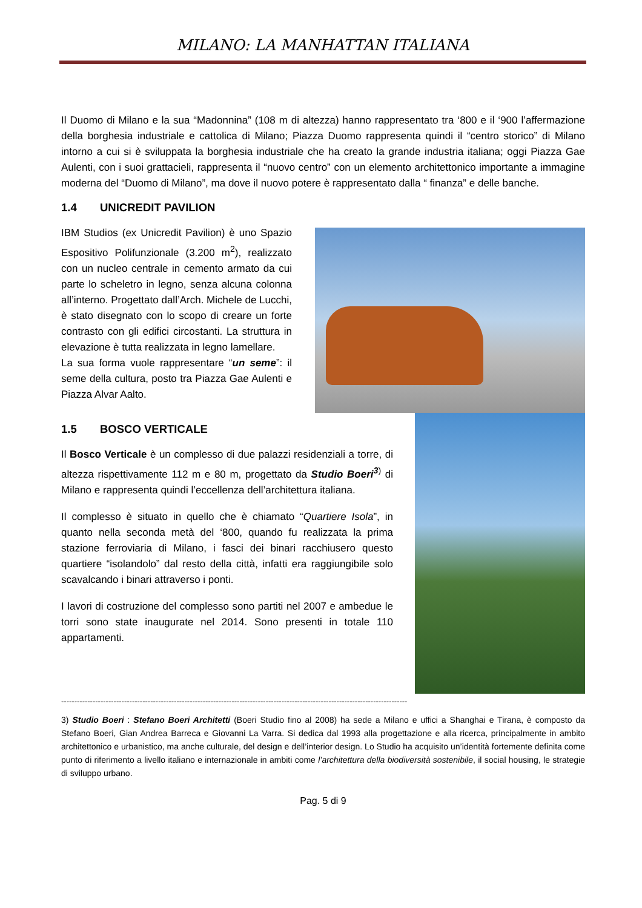MILANO: LA MANHATTAN ITALIANA
Il Duomo di Milano e la sua “Madonnina” (108 m di altezza) hanno rappresentato tra ‘800 e il ‘900 l’affermazione della borghesia industriale e cattolica di Milano; Piazza Duomo rappresenta quindi il “centro storico” di Milano intorno a cui si è sviluppata la borghesia industriale che ha creato la grande industria italiana; oggi Piazza Gae Aulenti, con i suoi grattacieli, rappresenta il “nuovo centro” con un elemento architettonico importante a immagine moderna del “Duomo di Milano”, ma dove il nuovo potere è rappresentato dalla “ finanza” e delle banche.
1.4 UNICREDIT PAVILION
IBM Studios (ex Unicredit Pavilion) è uno Spazio Espositivo Polifunzionale (3.200 m<sup>2</sup>), realizzato con un nucleo centrale in cemento armato da cui parte lo scheletro in legno, senza alcuna colonna all’interno. Progettato dall’Arch. Michele de Lucchi, è stato disegnato con lo scopo di creare un forte contrasto con gli edifici circostanti. La struttura in elevazione è tutta realizzata in legno lamellare.
La sua forma vuole rappresentare “un seme”: il seme della cultura, posto tra Piazza Gae Aulenti e Piazza Alvar Aalto.
1.5 BOSCO VERTICALE
Il Bosco Verticale è un complesso di due palazzi residenziali a torre, di altezza rispettivamente 112 m e 80 m, progettato da Studio Boeri<sup>3</sup><sup>)</sup> di Milano e rappresenta quindi l’eccellenza dell’architettura italiana.
Il complesso è situato in quello che è chiamato “Quartiere Isola”, in quanto nella seconda metà del ‘800, quando fu realizzata la prima stazione ferroviaria di Milano, i fasci dei binari racchiusero questo quartiere “isolandolo” dal resto della città, infatti era raggiungibile solo scavalcando i binari attraverso i ponti.
I lavori di costruzione del complesso sono partiti nel 2007 e ambedue le torri sono state inaugurate nel 2014. Sono presenti in totale 110 appartamenti.
------------------------------------------------------------------------------------------------------------------------------------
3) Studio Boeri : Stefano Boeri Architetti (Boeri Studio fino al 2008) ha sede a Milano e uffici a Shanghai e Tirana, è composto da Stefano Boeri, Gian Andrea Barreca e Giovanni La Varra. Si dedica dal 1993 alla progettazione e alla ricerca, principalmente in ambito architettonico e urbanistico, ma anche culturale, del design e dell’interior design. Lo Studio ha acquisito un’identità fortemente definita come punto di riferimento a livello italiano e internazionale in ambiti come l’architettura della biodiversità sostenibile, il social housing, le strategie di sviluppo urbano.
Pag. 5 di 9